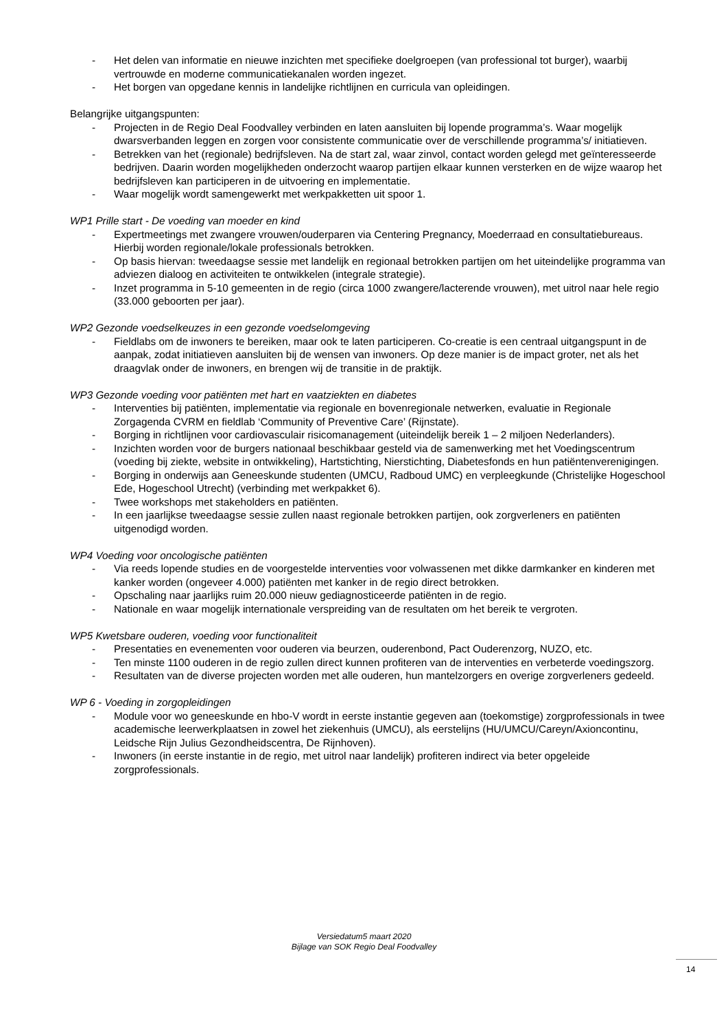- Het delen van informatie en nieuwe inzichten met specifieke doelgroepen (van professional tot burger), waarbij vertrouwde en moderne communicatiekanalen worden ingezet.
- Het borgen van opgedane kennis in landelijke richtlijnen en curricula van opleidingen.
Belangrijke uitgangspunten:
- Projecten in de Regio Deal Foodvalley verbinden en laten aansluiten bij lopende programma’s. Waar mogelijk dwarsverbanden leggen en zorgen voor consistente communicatie over de verschillende programma’s/ initiatieven.
- Betrekken van het (regionale) bedrijfsleven. Na de start zal, waar zinvol, contact worden gelegd met geïnteresseerde bedrijven. Daarin worden mogelijkheden onderzocht waarop partijen elkaar kunnen versterken en de wijze waarop het bedrijfsleven kan participeren in de uitvoering en implementatie.
- Waar mogelijk wordt samengewerkt met werkpakketten uit spoor 1.
WP1 Prille start - De voeding van moeder en kind
- Expertmeetings met zwangere vrouwen/ouderparen via Centering Pregnancy, Moederraad en consultatiebureaus. Hierbij worden regionale/lokale professionals betrokken.
- Op basis hiervan: tweedaagse sessie met landelijk en regionaal betrokken partijen om het uiteindelijke programma van adviezen dialoog en activiteiten te ontwikkelen (integrale strategie).
- Inzet programma in 5-10 gemeenten in de regio (circa 1000 zwangere/lacterende vrouwen), met uitrol naar hele regio (33.000 geboorten per jaar).
WP2 Gezonde voedselkeuzes in een gezonde voedselomgeving
- Fieldlabs om de inwoners te bereiken, maar ook te laten participeren. Co-creatie is een centraal uitgangspunt in de aanpak, zodat initiatieven aansluiten bij de wensen van inwoners. Op deze manier is de impact groter, net als het draagvlak onder de inwoners, en brengen wij de transitie in de praktijk.
WP3 Gezonde voeding voor patiënten met hart en vaatziekten en diabetes
- Interventies bij patiënten, implementatie via regionale en bovenregionale netwerken, evaluatie in Regionale Zorgagenda CVRM en fieldlab ‘Community of Preventive Care’ (Rijnstate).
- Borging in richtlijnen voor cardiovasculair risicomanagement (uiteindelijk bereik 1 – 2 miljoen Nederlanders).
- Inzichten worden voor de burgers nationaal beschikbaar gesteld via de samenwerking met het Voedingscentrum (voeding bij ziekte, website in ontwikkeling), Hartstichting, Nierstichting, Diabetesfonds en hun patiëntenverenigingen.
- Borging in onderwijs aan Geneeskunde studenten (UMCU, Radboud UMC) en verpleegkunde (Christelijke Hogeschool Ede, Hogeschool Utrecht) (verbinding met werkpakket 6).
- Twee workshops met stakeholders en patiënten.
- In een jaarlijkse tweedaagse sessie zullen naast regionale betrokken partijen, ook zorgverleners en patiënten uitgenodigd worden.
WP4 Voeding voor oncologische patiënten
- Via reeds lopende studies en de voorgestelde interventies voor volwassenen met dikke darmkanker en kinderen met kanker worden (ongeveer 4.000) patiënten met kanker in de regio direct betrokken.
- Opschaling naar jaarlijks ruim 20.000 nieuw gediagnosticeerde patiënten in de regio.
- Nationale en waar mogelijk internationale verspreiding van de resultaten om het bereik te vergroten.
WP5 Kwetsbare ouderen, voeding voor functionaliteit
- Presentaties en evenementen voor ouderen via beurzen, ouderenbond, Pact Ouderenzorg, NUZO, etc.
- Ten minste 1100 ouderen in de regio zullen direct kunnen profiteren van de interventies en verbeterde voedingszorg.
- Resultaten van de diverse projecten worden met alle ouderen, hun mantelzorgers en overige zorgverleners gedeeld.
WP 6 - Voeding in zorgopleidingen
- Module voor wo geneeskunde en hbo-V wordt in eerste instantie gegeven aan (toekomstige) zorgprofessionals in twee academische leerwerkplaatsen in zowel het ziekenhuis (UMCU), als eerstelijns (HU/UMCU/Careyn/Axioncontinu, Leidsche Rijn Julius Gezondheidscentra, De Rijnhoven).
- Inwoners (in eerste instantie in de regio, met uitrol naar landelijk) profiteren indirect via beter opgeleide zorgprofessionals.
Versiedatum5 maart 2020
Bijlage van SOK Regio Deal Foodvalley
14